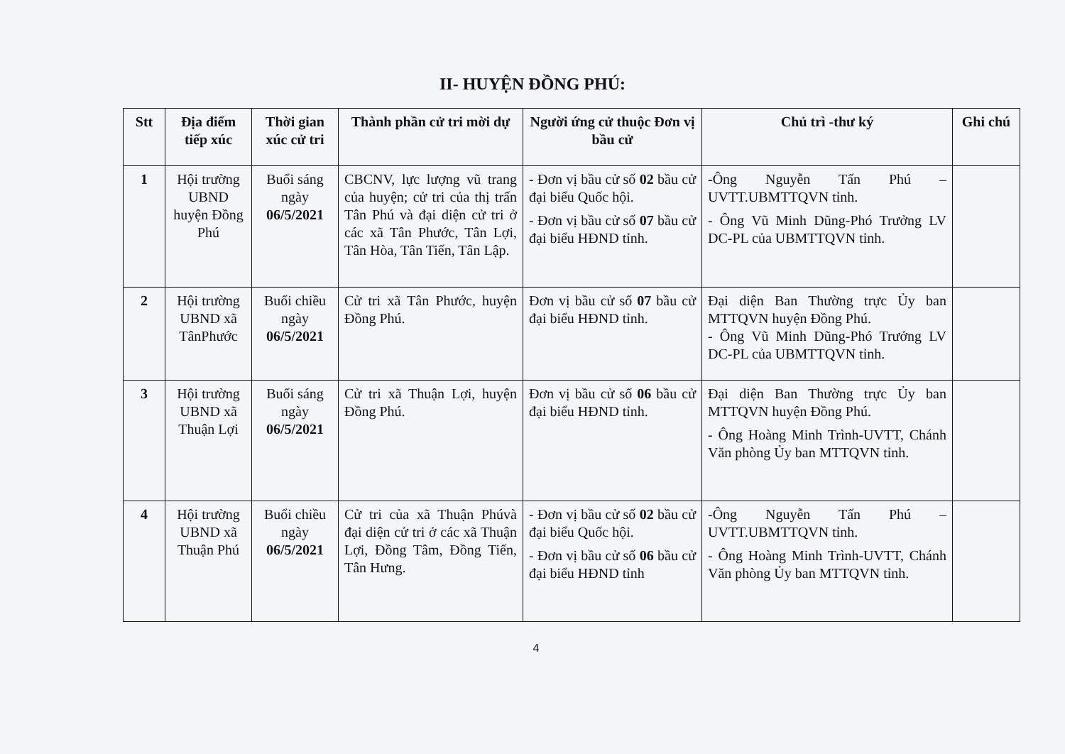II- HUYỆN ĐỒNG PHÚ:
| Stt | Địa điểm tiếp xúc | Thời gian xúc cử tri | Thành phần cử tri mời dự | Người ứng cử thuộc Đơn vị bầu cử | Chủ trì -thư ký | Ghi chú |
| --- | --- | --- | --- | --- | --- | --- |
| 1 | Hội trường UBND huyện Đồng Phú | Buổi sáng ngày 06/5/2021 | CBCNV, lực lượng vũ trang của huyện; cử tri của thị trấn Tân Phú và đại diện cử tri ở các xã Tân Phước, Tân Lợi, Tân Hòa, Tân Tiến, Tân Lập. | - Đơn vị bầu cử số 02 bầu cử đại biểu Quốc hội. - Đơn vị bầu cử số 07 bầu cử đại biểu HĐND tỉnh. | -Ông Nguyễn Tấn Phú – UVTT.UBMTTQVN tỉnh. - Ông Vũ Minh Dũng-Phó Trưởng LV DC-PL của UBMTTQVN tỉnh. | |
| 2 | Hội trường UBND xã TânPhước | Buổi chiều ngày 06/5/2021 | Cử tri xã Tân Phước, huyện Đồng Phú. | Đơn vị bầu cử số 07 bầu cử đại biểu HĐND tỉnh. | Đại diện Ban Thường trực Ủy ban MTTQVN huyện Đồng Phú. - Ông Vũ Minh Dũng-Phó Trưởng LV DC-PL của UBMTTQVN tỉnh. | |
| 3 | Hội trường UBND xã Thuận Lợi | Buổi sáng ngày 06/5/2021 | Cử tri xã Thuận Lợi, huyện Đồng Phú. | Đơn vị bầu cử số 06 bầu cử đại biểu HĐND tỉnh. | Đại diện Ban Thường trực Ủy ban MTTQVN huyện Đồng Phú. - Ông Hoàng Minh Trình-UVTT, Chánh Văn phòng Ủy ban MTTQVN tỉnh. | |
| 4 | Hội trường UBND xã Thuận Phú | Buổi chiều ngày 06/5/2021 | Cử tri của xã Thuận Phúvà đại diện cử tri ở các xã Thuận Lợi, Đồng Tâm, Đồng Tiến, Tân Hưng. | - Đơn vị bầu cử số 02 bầu cử đại biểu Quốc hội. - Đơn vị bầu cử số 06 bầu cử đại biểu HĐND tỉnh | -Ông Nguyễn Tấn Phú – UVTT.UBMTTQVN tỉnh. - Ông Hoàng Minh Trình-UVTT, Chánh Văn phòng Ủy ban MTTQVN tỉnh. | |
4